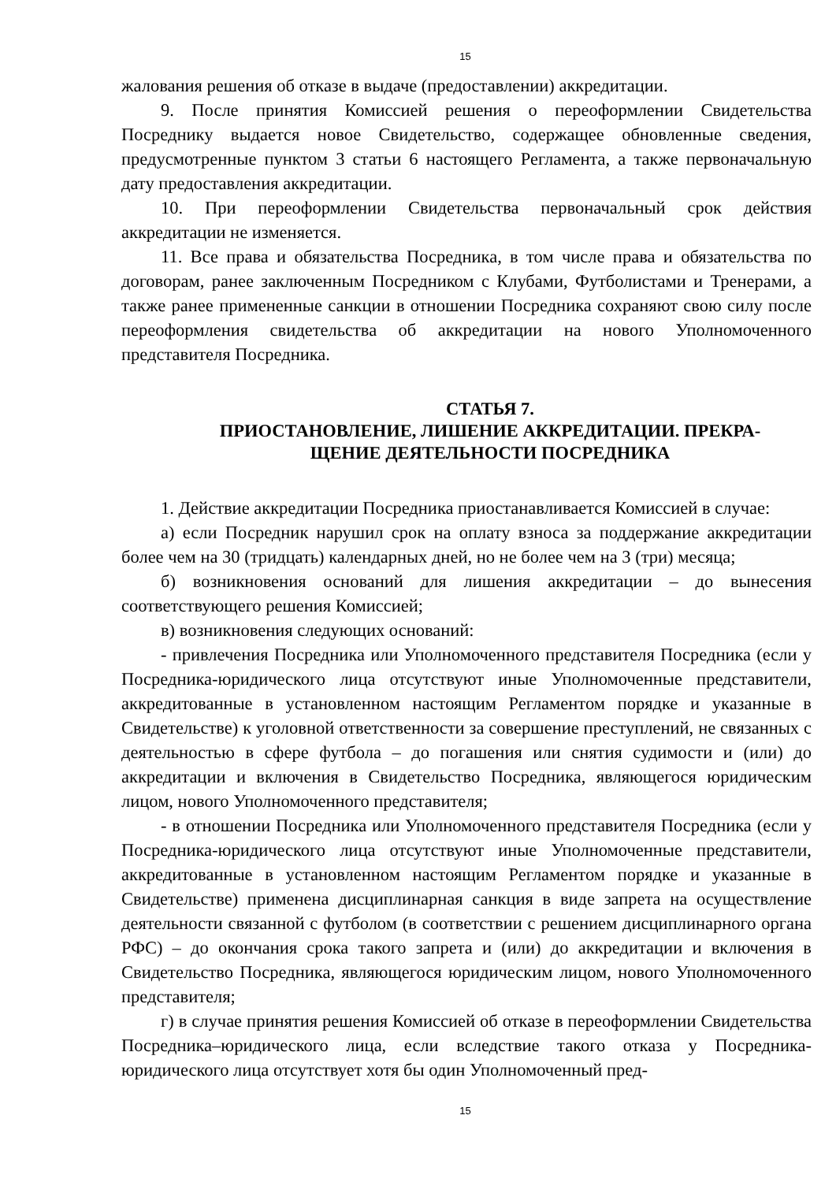15
жалования решения об отказе в выдаче (предоставлении) аккредитации.
9. После принятия Комиссией решения о переоформлении Свидетельства Посреднику выдается новое Свидетельство, содержащее обновленные сведения, предусмотренные пунктом 3 статьи 6 настоящего Регламента, а также первоначальную дату предоставления аккредитации.
10. При переоформлении Свидетельства первоначальный срок действия аккредитации не изменяется.
11. Все права и обязательства Посредника, в том числе права и обязательства по договорам, ранее заключенным Посредником с Клубами, Футболистами и Тренерами, а также ранее примененные санкции в отношении Посредника сохраняют свою силу после переоформления свидетельства об аккредитации на нового Уполномоченного представителя Посредника.
СТАТЬЯ 7.
ПРИОСТАНОВЛЕНИЕ, ЛИШЕНИЕ АККРЕДИТАЦИИ. ПРЕКРА-
ЩЕНИЕ ДЕЯТЕЛЬНОСТИ ПОСРЕДНИКА
1. Действие аккредитации Посредника приостанавливается Комиссией в случае:
а) если Посредник нарушил срок на оплату взноса за поддержание аккредитации более чем на 30 (тридцать) календарных дней, но не более чем на 3 (три) месяца;
б) возникновения оснований для лишения аккредитации – до вынесения соответствующего решения Комиссией;
в) возникновения следующих оснований:
- привлечения Посредника или Уполномоченного представителя Посредника (если у Посредника-юридического лица отсутствуют иные Уполномоченные представители, аккредитованные в установленном настоящим Регламентом порядке и указанные в Свидетельстве) к уголовной ответственности за совершение преступлений, не связанных с деятельностью в сфере футбола – до погашения или снятия судимости и (или) до аккредитации и включения в Свидетельство Посредника, являющегося юридическим лицом, нового Уполномоченного представителя;
- в отношении Посредника или Уполномоченного представителя Посредника (если у Посредника-юридического лица отсутствуют иные Уполномоченные представители, аккредитованные в установленном настоящим Регламентом порядке и указанные в Свидетельстве) применена дисциплинарная санкция в виде запрета на осуществление деятельности связанной с футболом (в соответствии с решением дисциплинарного органа РФС) – до окончания срока такого запрета и (или) до аккредитации и включения в Свидетельство Посредника, являющегося юридическим лицом, нового Уполномоченного представителя;
г) в случае принятия решения Комиссией об отказе в переоформлении Свидетельства Посредника–юридического лица, если вследствие такого отказа у Посредника-юридического лица отсутствует хотя бы один Уполномоченный пред-
15